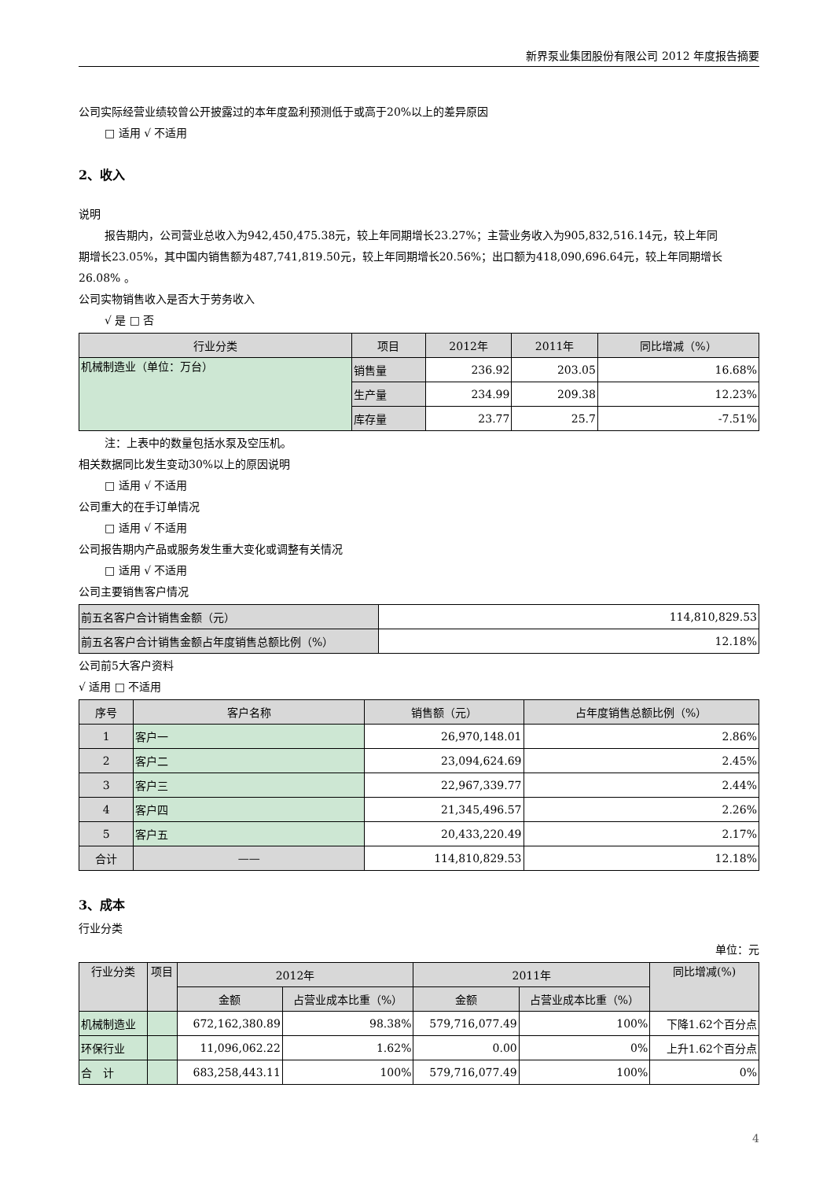新界泵业集团股份有限公司 2012 年度报告摘要
公司实际经营业绩较曾公开披露过的本年度盈利预测低于或高于20%以上的差异原因
□ 适用 √ 不适用
2、收入
说明
报告期内，公司营业总收入为942,450,475.38元，较上年同期增长23.27%；主营业务收入为905,832,516.14元，较上年同
期增长23.05%，其中国内销售额为487,741,819.50元，较上年同期增长20.56%；出口额为418,090,696.64元，较上年同期增长26.08% 。
公司实物销售收入是否大于劳务收入
√ 是 □ 否
| 行业分类 | 项目 | 2012年 | 2011年 | 同比增减（%） |
| --- | --- | --- | --- | --- |
| 机械制造业（单位：万台） | 销售量 | 236.92 | 203.05 | 16.68% |
| | 生产量 | 234.99 | 209.38 | 12.23% |
| | 库存量 | 23.77 | 25.7 | -7.51% |
注：上表中的数量包括水泵及空压机。
相关数据同比发生变动30%以上的原因说明
□ 适用 √ 不适用
公司重大的在手订单情况
□ 适用 √ 不适用
公司报告期内产品或服务发生重大变化或调整有关情况
□ 适用 √ 不适用
公司主要销售客户情况
| 前五名客户合计销售金额（元） | 114,810,829.53 |
| 前五名客户合计销售金额占年度销售总额比例（%） | 12.18% |
公司前5大客户资料
√ 适用 □ 不适用
| 序号 | 客户名称 | 销售额（元） | 占年度销售总额比例（%） |
| --- | --- | --- | --- |
| 1 | 客户一 | 26,970,148.01 | 2.86% |
| 2 | 客户二 | 23,094,624.69 | 2.45% |
| 3 | 客户三 | 22,967,339.77 | 2.44% |
| 4 | 客户四 | 21,345,496.57 | 2.26% |
| 5 | 客户五 | 20,433,220.49 | 2.17% |
| 合计 | —— | 114,810,829.53 | 12.18% |
3、成本
行业分类
单位：元
| 行业分类 | 项目 | 2012年 | | 2011年 | | 同比增减(%) |
| --- | --- | --- | --- | --- | --- | --- |
| | | 金额 | 占营业成本比重（%） | 金额 | 占营业成本比重（%） | |
| 机械制造业 | | 672,162,380.89 | 98.38% | 579,716,077.49 | 100% | 下降1.62个百分点 |
| 环保行业 | | 11,096,062.22 | 1.62% | 0.00 | 0% | 上升1.62个百分点 |
| 合 计 | | 683,258,443.11 | 100% | 579,716,077.49 | 100% | 0% |
4